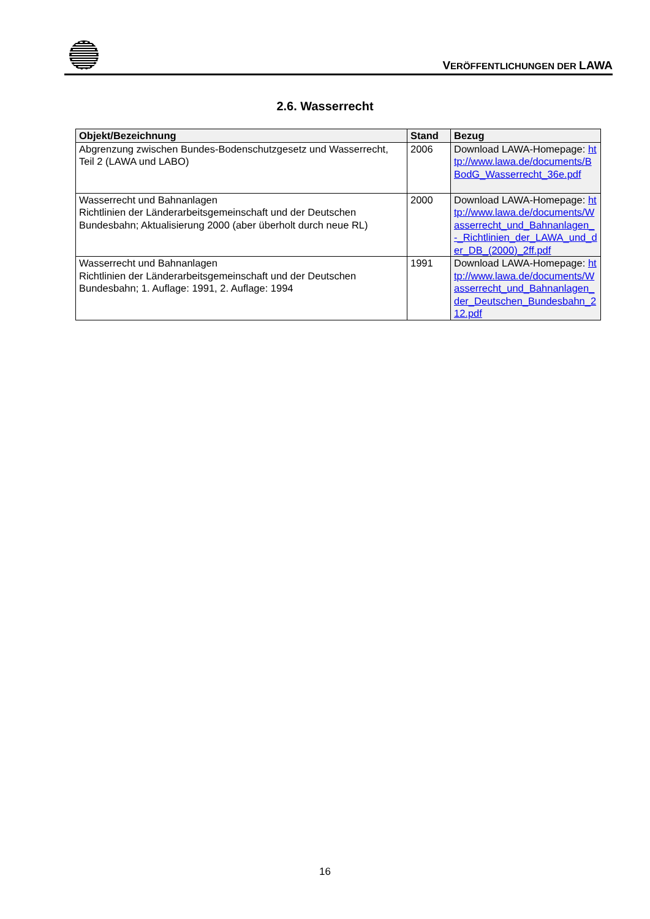VERÖFFENTLICHUNGEN DER LAWA
2.6. Wasserrecht
| Objekt/Bezeichnung | Stand | Bezug |
| --- | --- | --- |
| Abgrenzung zwischen Bundes-Bodenschutzgesetz und Wasserrecht, Teil 2 (LAWA und LABO) | 2006 | Download LAWA-Homepage: http://www.lawa.de/documents/BBodG_Wasserrecht_36e.pdf |
| Wasserrecht und Bahnanlagen Richtlinien der Länderarbeitsgemeinschaft und der Deutschen Bundesbahn; Aktualisierung 2000 (aber überholt durch neue RL) | 2000 | Download LAWA-Homepage: http://www.lawa.de/documents/Wasserrecht_und_Bahnanlagen_-_Richtlinien_der_LAWA_und_der_DB_(2000)_2ff.pdf |
| Wasserrecht und Bahnanlagen Richtlinien der Länderarbeitsgemeinschaft und der Deutschen Bundesbahn; 1. Auflage: 1991, 2. Auflage: 1994 | 1991 | Download LAWA-Homepage: http://www.lawa.de/documents/Wasserrecht_und_Bahnanlagen_der_Deutschen_Bundesbahn_212.pdf |
16